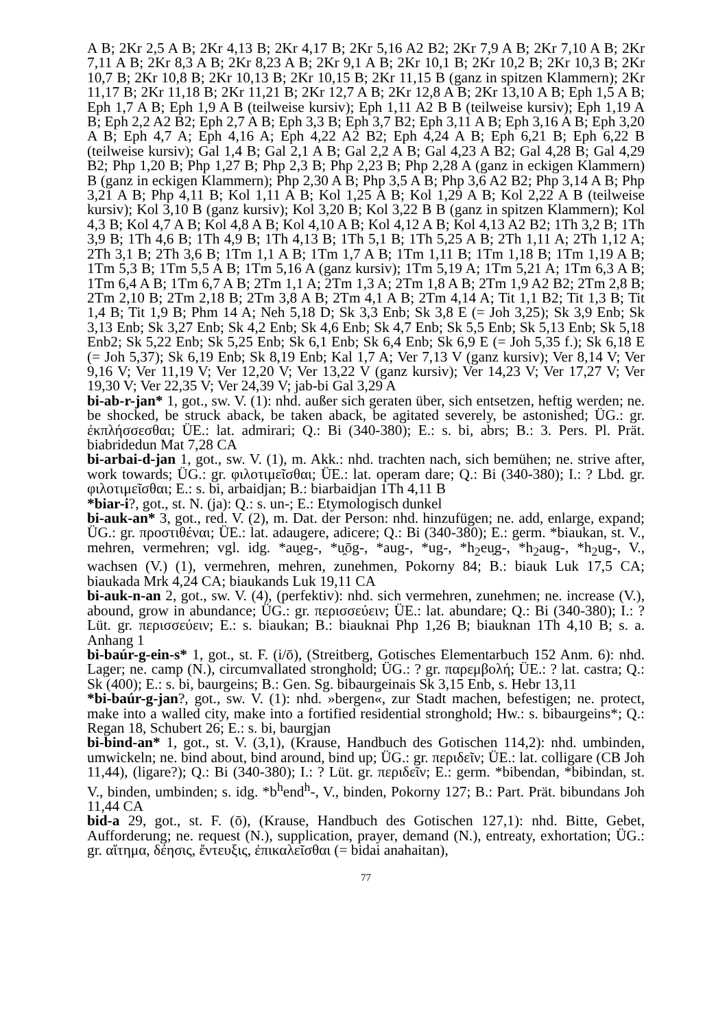A B; 2Kr 2,5 A B; 2Kr 4,13 B; 2Kr 4,17 B; 2Kr 5,16 A2 B2; 2Kr 7,9 A B; 2Kr 7,10 A B; 2Kr 7,11 A B; 2Kr 8,3 A B; 2Kr 8,23 A B; 2Kr 9,1 A B; 2Kr 10,1 B; 2Kr 10,2 B; 2Kr 10,3 B; 2Kr 10,7 B; 2Kr 10,8 B; 2Kr 10,13 B; 2Kr 10,15 B; 2Kr 11,15 B (ganz in spitzen Klammern); 2Kr 11,17 B; 2Kr 11,18 B; 2Kr 11,21 B; 2Kr 12,7 A B; 2Kr 12,8 A B; 2Kr 13,10 A B; Eph 1,5 A B; Eph 1,7 A B; Eph 1,9 A B (teilweise kursiv); Eph 1,11 A2 B B (teilweise kursiv); Eph 1,19 A B; Eph 2,2 A2 B2; Eph 2,7 A B; Eph 3,3 B; Eph 3,7 B2; Eph 3,11 A B; Eph 3,16 A B; Eph 3,20 A B; Eph 4,7 A; Eph 4,16 A; Eph 4,22 A2 B2; Eph 4,24 A B; Eph 6,21 B; Eph 6,22 B (teilweise kursiv); Gal 1,4 B; Gal 2,1 A B; Gal 2,2 A B; Gal 4,23 A B2; Gal 4,28 B; Gal 4,29 B2; Php 1,20 B; Php 1,27 B; Php 2,3 B; Php 2,23 B; Php 2,28 A (ganz in eckigen Klammern) B (ganz in eckigen Klammern); Php 2,30 A B; Php 3,5 A B; Php 3,6 A2 B2; Php 3,14 A B; Php 3,21 A B; Php 4,11 B; Kol 1,11 A B; Kol 1,25 A B; Kol 1,29 A B; Kol 2,22 A B (teilweise kursiv); Kol 3,10 B (ganz kursiv); Kol 3,20 B; Kol 3,22 B B (ganz in spitzen Klammern); Kol 4,3 B; Kol 4,7 A B; Kol 4,8 A B; Kol 4,10 A B; Kol 4,12 A B; Kol 4,13 A2 B2; 1Th 3,2 B; 1Th 3,9 B; 1Th 4,6 B; 1Th 4,9 B; 1Th 4,13 B; 1Th 5,1 B; 1Th 5,25 A B; 2Th 1,11 A; 2Th 1,12 A; 2Th 3,1 B; 2Th 3,6 B; 1Tm 1,1 A B; 1Tm 1,7 A B; 1Tm 1,11 B; 1Tm 1,18 B; 1Tm 1,19 A B; 1Tm 5,3 B; 1Tm 5,5 A B; 1Tm 5,16 A (ganz kursiv); 1Tm 5,19 A; 1Tm 5,21 A; 1Tm 6,3 A B; 1Tm 6,4 A B; 1Tm 6,7 A B; 2Tm 1,1 A; 2Tm 1,3 A; 2Tm 1,8 A B; 2Tm 1,9 A2 B2; 2Tm 2,8 B; 2Tm 2,10 B; 2Tm 2,18 B; 2Tm 3,8 A B; 2Tm 4,1 A B; 2Tm 4,14 A; Tit 1,1 B2; Tit 1,3 B; Tit 1,4 B; Tit 1,9 B; Phm 14 A; Neh 5,18 D; Sk 3,3 Enb; Sk 3,8 E (= Joh 3,25); Sk 3,9 Enb; Sk 3,13 Enb; Sk 3,27 Enb; Sk 4,2 Enb; Sk 4,6 Enb; Sk 4,7 Enb; Sk 5,5 Enb; Sk 5,13 Enb; Sk 5,18 Enb2; Sk 5,22 Enb; Sk 5,25 Enb; Sk 6,1 Enb; Sk 6,4 Enb; Sk 6,9 E (= Joh 5,35 f.); Sk 6,18 E (= Joh 5,37); Sk 6,19 Enb; Sk 8,19 Enb; Kal 1,7 A; Ver 7,13 V (ganz kursiv); Ver 8,14 V; Ver 9,16 V; Ver 11,19 V; Ver 12,20 V; Ver 13,22 V (ganz kursiv); Ver 14,23 V; Ver 17,27 V; Ver 19,30 V; Ver 22,35 V; Ver 24,39 V; jab-bi Gal 3,29 A
bi-ab-r-jan* 1, got., sw. V. (1): nhd. außer sich geraten über, sich entsetzen, heftig werden; ne. be shocked, be struck aback, be taken aback, be agitated severely, be astonished; ÜG.: gr. ἐκπλήσσεσθαι; ÜE.: lat. admirari; Q.: Bi (340-380); E.: s. bi, abrs; B.: 3. Pers. Pl. Prät. biabridedun Mat 7,28 CA
bi-arbai-d-jan 1, got., sw. V. (1), m. Akk.: nhd. trachten nach, sich bemühen; ne. strive after, work towards; ÜG.: gr. φιλοτιμεῖσθαι; ÜE.: lat. operam dare; Q.: Bi (340-380); I.: ? Lbd. gr. φιλοτιμεῖσθαι; E.: s. bi, arbaidjan; B.: biarbaidjan 1Th 4,11 B
*biar-i?, got., st. N. (ja): Q.: s. un-; E.: Etymologisch dunkel
bi-auk-an* 3, got., red. V. (2), m. Dat. der Person: nhd. hinzufügen; ne. add, enlarge, expand; ÜG.: gr. προστιθέναι; ÜE.: lat. adaugere, adicere; Q.: Bi (340-380); E.: germ. *biaukan, st. V., mehren, vermehren; vgl. idg. *au̯eg-, *u̯ōg-, *aug-, *ug-, *h<sub>2</sub>eu̯g-, *h<sub>2</sub>aug-, *h<sub>2</sub>ug-, V., wachsen (V.) (1), vermehren, mehren, zunehmen, Pokorny 84; B.: biauk Luk 17,5 CA; biaukada Mrk 4,24 CA; biaukands Luk 19,11 CA
bi-auk-n-an 2, got., sw. V. (4), (perfektiv): nhd. sich vermehren, zunehmen; ne. increase (V.), abound, grow in abundance; ÜG.: gr. περισσεύειν; ÜE.: lat. abundare; Q.: Bi (340-380); I.: ? Lüt. gr. περισσεύειν; E.: s. biaukan; B.: biauknai Php 1,26 B; biauknan 1Th 4,10 B; s. a. Anhang 1
bi-baúr-g-ein-s* 1, got., st. F. (i/ō), (Streitberg, Gotisches Elementarbuch 152 Anm. 6): nhd. Lager; ne. camp (N.), circumvallated stronghold; ÜG.: ? gr. παρεμβολή; ÜE.: ? lat. castra; Q.: Sk (400); E.: s. bi, baurgeins; B.: Gen. Sg. bibaurgeinais Sk 3,15 Enb, s. Hebr 13,11
*bi-baúr-g-jan?, got., sw. V. (1): nhd. »bergen«, zur Stadt machen, befestigen; ne. protect, make into a walled city, make into a fortified residential stronghold; Hw.: s. bibaurgeins*; Q.: Regan 18, Schubert 26; E.: s. bi, baurgjan
bi-bind-an* 1, got., st. V. (3,1), (Krause, Handbuch des Gotischen 114,2): nhd. umbinden, umwickeln; ne. bind about, bind around, bind up; ÜG.: gr. περιδεῖν; ÜE.: lat. colligare (CB Joh 11,44), (ligare?); Q.: Bi (340-380); I.: ? Lüt. gr. περιδεῖν; E.: germ. *bibendan, *bibindan, st. V., binden, umbinden; s. idg. *b<sup>h</sup>end<sup>h</sup>-, V., binden, Pokorny 127; B.: Part. Prät. bibundans Joh 11,44 CA
bid-a 29, got., st. F. (ō), (Krause, Handbuch des Gotischen 127,1): nhd. Bitte, Gebet, Aufforderung; ne. request (N.), supplication, prayer, demand (N.), entreaty, exhortation; ÜG.: gr. αἴτημα, δέησις, ἔντευξις, ἐπικαλεῖσθαι (= bidai anahaitan),
77